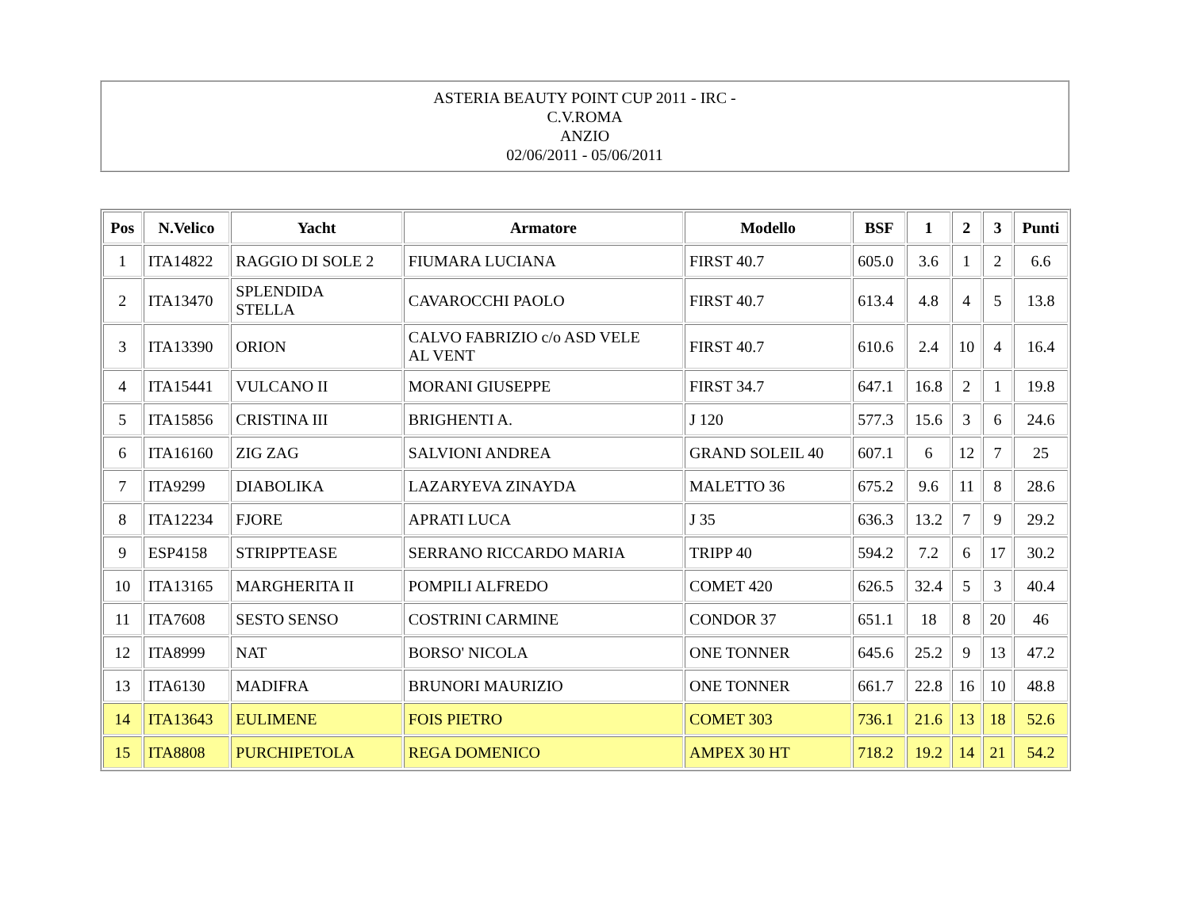ASTERIA BEAUTY POINT CUP 2011 - IRC -
C.V.ROMA
ANZIO
02/06/2011 - 05/06/2011
| Pos | N.Velico | Yacht | Armatore | Modello | BSF | 1 | 2 | 3 | Punti |
| --- | --- | --- | --- | --- | --- | --- | --- | --- | --- |
| 1 | ITA14822 | RAGGIO DI SOLE 2 | FIUMARA LUCIANA | FIRST 40.7 | 605.0 | 3.6 | 1 | 2 | 6.6 |
| 2 | ITA13470 | SPLENDIDA STELLA | CAVAROCCHI PAOLO | FIRST 40.7 | 613.4 | 4.8 | 4 | 5 | 13.8 |
| 3 | ITA13390 | ORION | CALVO FABRIZIO c/o ASD VELE AL VENT | FIRST 40.7 | 610.6 | 2.4 | 10 | 4 | 16.4 |
| 4 | ITA15441 | VULCANO II | MORANI GIUSEPPE | FIRST 34.7 | 647.1 | 16.8 | 2 | 1 | 19.8 |
| 5 | ITA15856 | CRISTINA III | BRIGHENTI A. | J 120 | 577.3 | 15.6 | 3 | 6 | 24.6 |
| 6 | ITA16160 | ZIG ZAG | SALVIONI ANDREA | GRAND SOLEIL 40 | 607.1 | 6 | 12 | 7 | 25 |
| 7 | ITA9299 | DIABOLIKA | LAZARYEVA ZINAYDA | MALETTO 36 | 675.2 | 9.6 | 11 | 8 | 28.6 |
| 8 | ITA12234 | FJORE | APRATI LUCA | J 35 | 636.3 | 13.2 | 7 | 9 | 29.2 |
| 9 | ESP4158 | STRIPPTEASE | SERRANO RICCARDO MARIA | TRIPP 40 | 594.2 | 7.2 | 6 | 17 | 30.2 |
| 10 | ITA13165 | MARGHERITA II | POMPILI ALFREDO | COMET 420 | 626.5 | 32.4 | 5 | 3 | 40.4 |
| 11 | ITA7608 | SESTO SENSO | COSTRINI CARMINE | CONDOR 37 | 651.1 | 18 | 8 | 20 | 46 |
| 12 | ITA8999 | NAT | BORSO' NICOLA | ONE TONNER | 645.6 | 25.2 | 9 | 13 | 47.2 |
| 13 | ITA6130 | MADIFRA | BRUNORI MAURIZIO | ONE TONNER | 661.7 | 22.8 | 16 | 10 | 48.8 |
| 14 | ITA13643 | EULIMENE | FOIS PIETRO | COMET 303 | 736.1 | 21.6 | 13 | 18 | 52.6 |
| 15 | ITA8808 | PURCHIPETOLA | REGA DOMENICO | AMPEX 30 HT | 718.2 | 19.2 | 14 | 21 | 54.2 |